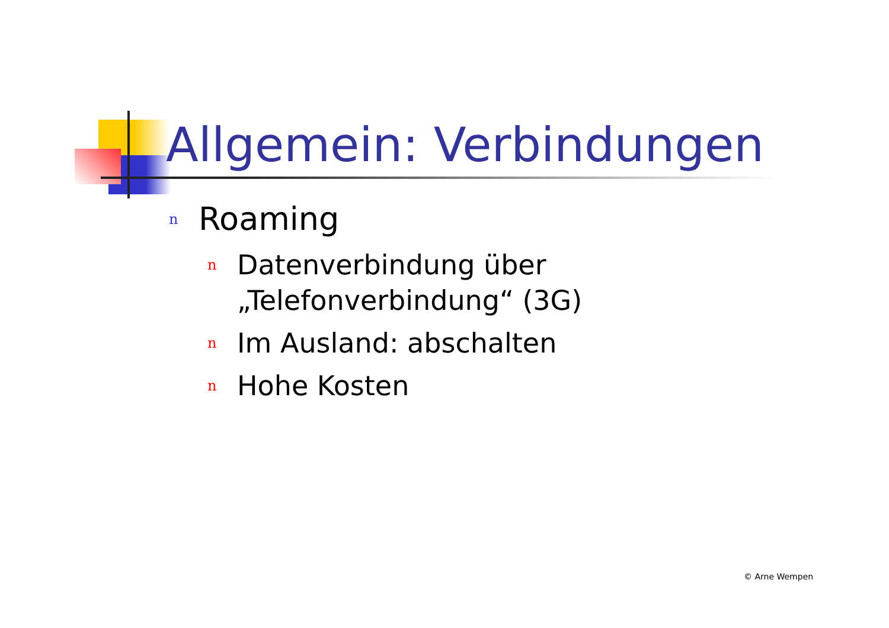Allgemein: Verbindungen
n Roaming
n Datenverbindung über „Telefonverbindung“ (3G)
n Im Ausland: abschalten
n Hohe Kosten
© Arne Wempen